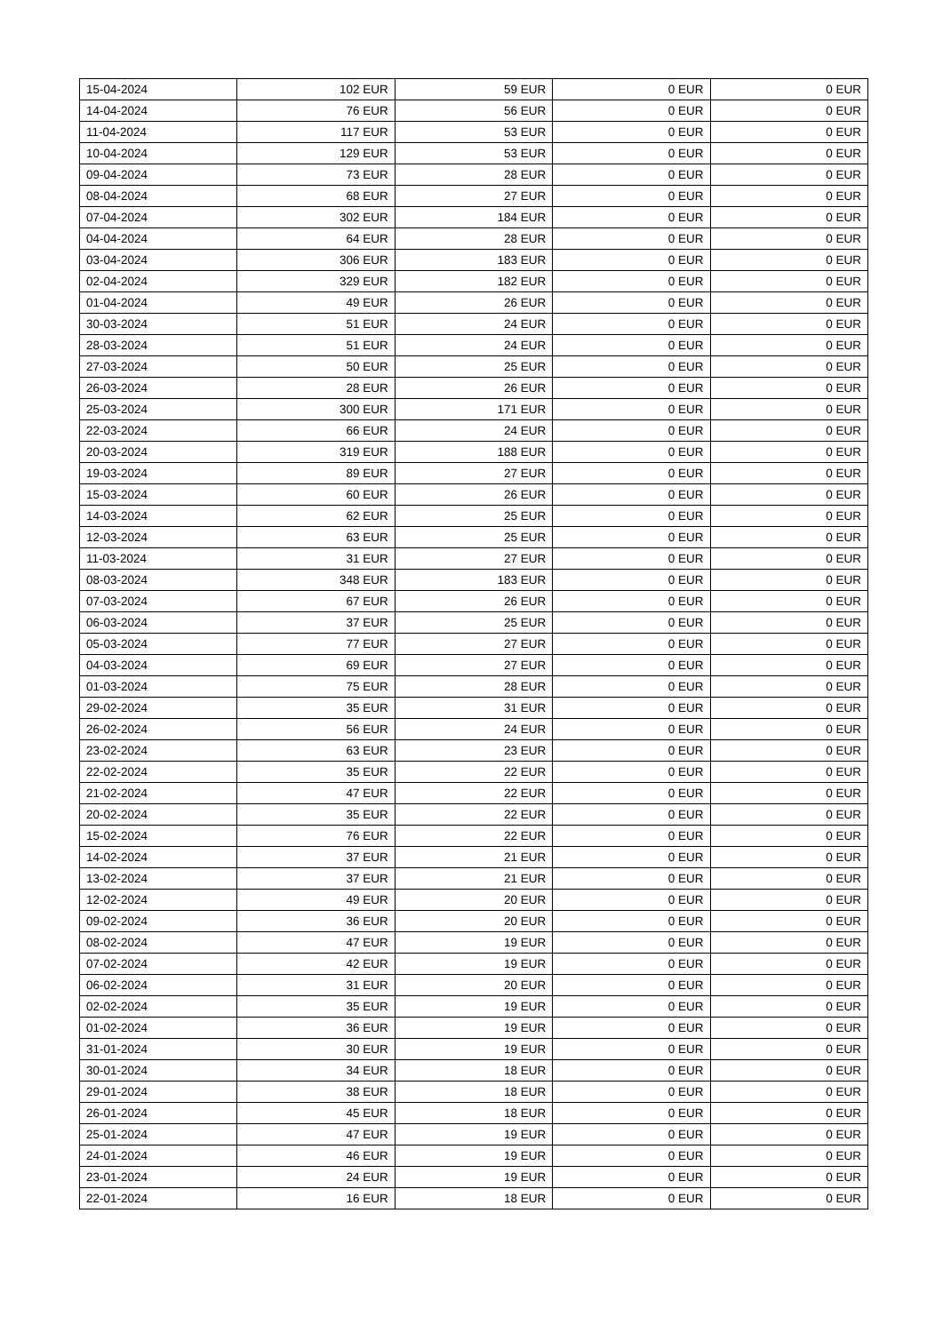| 15-04-2024 | 102 EUR | 59 EUR | 0 EUR | 0 EUR |
| 14-04-2024 | 76 EUR | 56 EUR | 0 EUR | 0 EUR |
| 11-04-2024 | 117 EUR | 53 EUR | 0 EUR | 0 EUR |
| 10-04-2024 | 129 EUR | 53 EUR | 0 EUR | 0 EUR |
| 09-04-2024 | 73 EUR | 28 EUR | 0 EUR | 0 EUR |
| 08-04-2024 | 68 EUR | 27 EUR | 0 EUR | 0 EUR |
| 07-04-2024 | 302 EUR | 184 EUR | 0 EUR | 0 EUR |
| 04-04-2024 | 64 EUR | 28 EUR | 0 EUR | 0 EUR |
| 03-04-2024 | 306 EUR | 183 EUR | 0 EUR | 0 EUR |
| 02-04-2024 | 329 EUR | 182 EUR | 0 EUR | 0 EUR |
| 01-04-2024 | 49 EUR | 26 EUR | 0 EUR | 0 EUR |
| 30-03-2024 | 51 EUR | 24 EUR | 0 EUR | 0 EUR |
| 28-03-2024 | 51 EUR | 24 EUR | 0 EUR | 0 EUR |
| 27-03-2024 | 50 EUR | 25 EUR | 0 EUR | 0 EUR |
| 26-03-2024 | 28 EUR | 26 EUR | 0 EUR | 0 EUR |
| 25-03-2024 | 300 EUR | 171 EUR | 0 EUR | 0 EUR |
| 22-03-2024 | 66 EUR | 24 EUR | 0 EUR | 0 EUR |
| 20-03-2024 | 319 EUR | 188 EUR | 0 EUR | 0 EUR |
| 19-03-2024 | 89 EUR | 27 EUR | 0 EUR | 0 EUR |
| 15-03-2024 | 60 EUR | 26 EUR | 0 EUR | 0 EUR |
| 14-03-2024 | 62 EUR | 25 EUR | 0 EUR | 0 EUR |
| 12-03-2024 | 63 EUR | 25 EUR | 0 EUR | 0 EUR |
| 11-03-2024 | 31 EUR | 27 EUR | 0 EUR | 0 EUR |
| 08-03-2024 | 348 EUR | 183 EUR | 0 EUR | 0 EUR |
| 07-03-2024 | 67 EUR | 26 EUR | 0 EUR | 0 EUR |
| 06-03-2024 | 37 EUR | 25 EUR | 0 EUR | 0 EUR |
| 05-03-2024 | 77 EUR | 27 EUR | 0 EUR | 0 EUR |
| 04-03-2024 | 69 EUR | 27 EUR | 0 EUR | 0 EUR |
| 01-03-2024 | 75 EUR | 28 EUR | 0 EUR | 0 EUR |
| 29-02-2024 | 35 EUR | 31 EUR | 0 EUR | 0 EUR |
| 26-02-2024 | 56 EUR | 24 EUR | 0 EUR | 0 EUR |
| 23-02-2024 | 63 EUR | 23 EUR | 0 EUR | 0 EUR |
| 22-02-2024 | 35 EUR | 22 EUR | 0 EUR | 0 EUR |
| 21-02-2024 | 47 EUR | 22 EUR | 0 EUR | 0 EUR |
| 20-02-2024 | 35 EUR | 22 EUR | 0 EUR | 0 EUR |
| 15-02-2024 | 76 EUR | 22 EUR | 0 EUR | 0 EUR |
| 14-02-2024 | 37 EUR | 21 EUR | 0 EUR | 0 EUR |
| 13-02-2024 | 37 EUR | 21 EUR | 0 EUR | 0 EUR |
| 12-02-2024 | 49 EUR | 20 EUR | 0 EUR | 0 EUR |
| 09-02-2024 | 36 EUR | 20 EUR | 0 EUR | 0 EUR |
| 08-02-2024 | 47 EUR | 19 EUR | 0 EUR | 0 EUR |
| 07-02-2024 | 42 EUR | 19 EUR | 0 EUR | 0 EUR |
| 06-02-2024 | 31 EUR | 20 EUR | 0 EUR | 0 EUR |
| 02-02-2024 | 35 EUR | 19 EUR | 0 EUR | 0 EUR |
| 01-02-2024 | 36 EUR | 19 EUR | 0 EUR | 0 EUR |
| 31-01-2024 | 30 EUR | 19 EUR | 0 EUR | 0 EUR |
| 30-01-2024 | 34 EUR | 18 EUR | 0 EUR | 0 EUR |
| 29-01-2024 | 38 EUR | 18 EUR | 0 EUR | 0 EUR |
| 26-01-2024 | 45 EUR | 18 EUR | 0 EUR | 0 EUR |
| 25-01-2024 | 47 EUR | 19 EUR | 0 EUR | 0 EUR |
| 24-01-2024 | 46 EUR | 19 EUR | 0 EUR | 0 EUR |
| 23-01-2024 | 24 EUR | 19 EUR | 0 EUR | 0 EUR |
| 22-01-2024 | 16 EUR | 18 EUR | 0 EUR | 0 EUR |